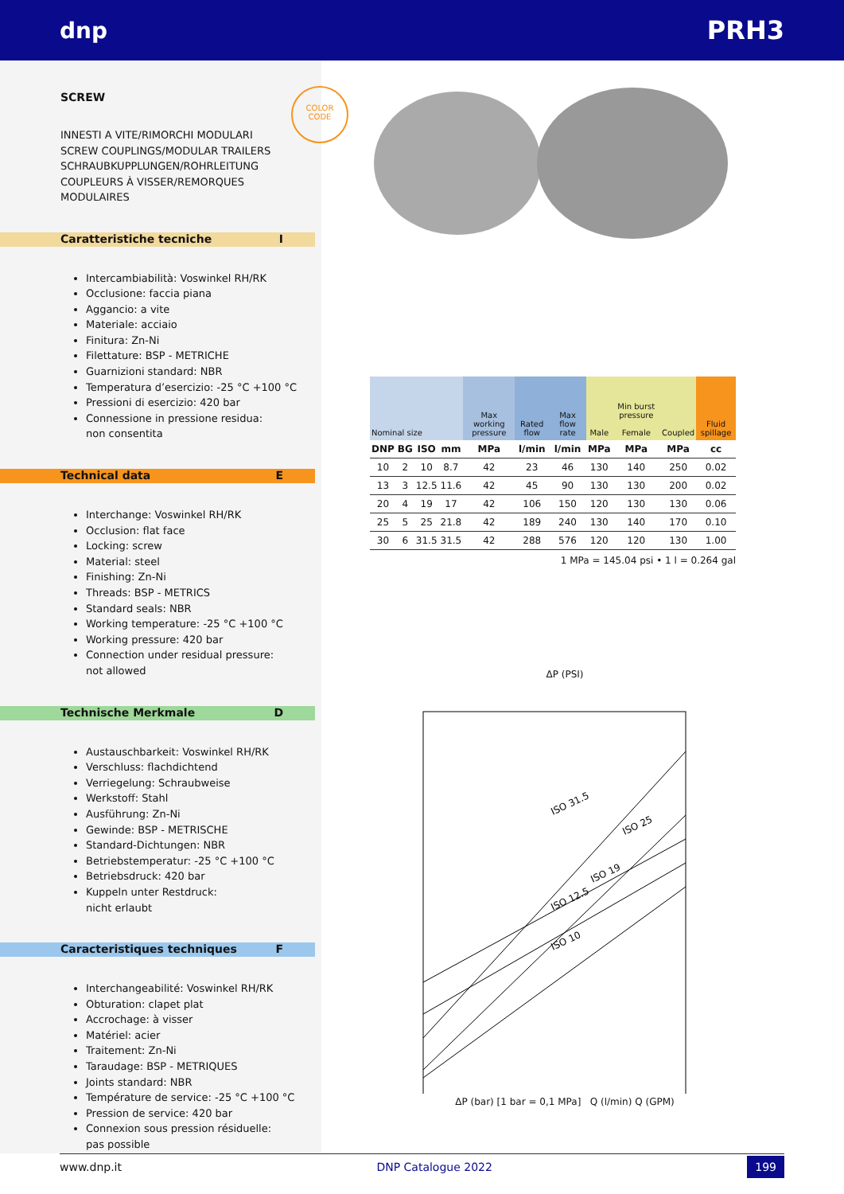dnp PRH3
SCREW
INNESTI A VITE/RIMORCHI MODULARI
SCREW COUPLINGS/MODULAR TRAILERS
SCHRAUBKUPPLUNGEN/ROHRLEITUNG
COUPLEURS À VISSER/REMORQUES MODULAIRES
Caratteristiche tecniche I
Intercambiabilità: Voswinkel RH/RK
Occlusione: faccia piana
Aggancio: a vite
Materiale: acciaio
Finitura: Zn-Ni
Filettature: BSP - METRICHE
Guarnizioni standard: NBR
Temperatura d’esercizio: -25 °C +100 °C
Pressioni di esercizio: 420 bar
Connessione in pressione residua:
non consentita
Technical data E
Interchange: Voswinkel RH/RK
Occlusion: flat face
Locking: screw
Material: steel
Finishing: Zn-Ni
Threads: BSP - METRICS
Standard seals: NBR
Working temperature: -25 °C +100 °C
Working pressure: 420 bar
Connection under residual pressure:
not allowed
Technische Merkmale D
Austauschbarkeit: Voswinkel RH/RK
Verschluss: flachdichtend
Verriegelung: Schraubweise
Werkstoff: Stahl
Ausführung: Zn-Ni
Gewinde: BSP - METRISCHE
Standard-Dichtungen: NBR
Betriebstemperatur: -25 °C +100 °C
Betriebsdruck: 420 bar
Kuppeln unter Restdruck:
nicht erlaubt
Caracteristiques techniques F
Interchangeabilité: Voswinkel RH/RK
Obturation: clapet plat
Accrochage: à visser
Matériel: acier
Traitement: Zn-Ni
Taraudage: BSP - METRIQUES
Joints standard: NBR
Température de service: -25 °C +100 °C
Pression de service: 420 bar
Connexion sous pression résiduelle:
pas possible
COLOR
CODE
| Nominal size | | | | Max working pressure | Rated flow | Max flow rate | Male | Min burst pressure Female | Coupled | Fluid spillage |
| DNP | BG | ISO | mm | MPa | l/min | l/min | MPa | MPa | MPa | cc |
| 10 | 2 | 10 | 8.7 | 42 | 23 | 46 | 130 | 140 | 250 | 0.02 |
| 13 | 3 | 12.5 | 11.6 | 42 | 45 | 90 | 130 | 130 | 200 | 0.02 |
| 20 | 4 | 19 | 17 | 42 | 106 | 150 | 120 | 130 | 130 | 0.06 |
| 25 | 5 | 25 | 21.8 | 42 | 189 | 240 | 130 | 140 | 170 | 0.10 |
| 30 | 6 | 31.5 | 31.5 | 42 | 288 | 576 | 120 | 120 | 130 | 1.00 |
1 MPa = 145.04 psi • 1 l = 0.264 gal
ΔP (PSI)
ISO 31.5
ISO 25
ISO 19
ISO 12.5
ISO 10
ΔP (bar) [1 bar = 0,1 MPa] Q (l/min) Q (GPM)
www.dnp.it DNP Catalogue 2022 199